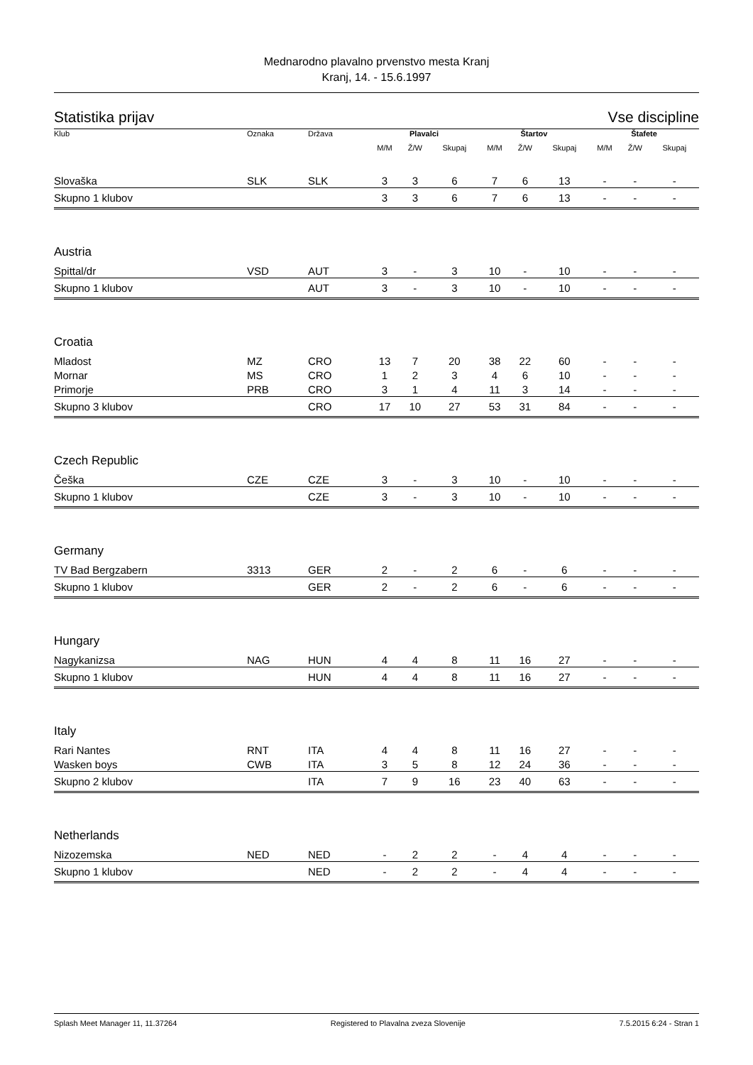Mednarodno plavalno prvenstvo mesta Kranj
Kranj, 14. - 15.6.1997
Statistika prijav Vse discipline
| Klub | Oznaka | Država | Plavalci | | | Štartov | | | Štafete | | |
| --- | --- | --- | --- | --- | --- | --- | --- | --- | --- | --- | --- |
| | | | M/M | Ž/W | Skupaj | M/M | Ž/W | Skupaj | M/M | Ž/W | Skupaj |
| Slovaška | SLK | SLK | 3 | 3 | 6 | 7 | 6 | 13 | - | - | - |
| Skupno 1 klubov | | | 3 | 3 | 6 | 7 | 6 | 13 | - | - | - |
| Austria | | | | | | | | | | | |
| Spittal/dr | VSD | AUT | 3 | - | 3 | 10 | - | 10 | - | - | - |
| Skupno 1 klubov | | AUT | 3 | - | 3 | 10 | - | 10 | - | - | - |
| Croatia | | | | | | | | | | | |
| Mladost | MZ | CRO | 13 | 7 | 20 | 38 | 22 | 60 | - | - | - |
| Mornar | MS | CRO | 1 | 2 | 3 | 4 | 6 | 10 | - | - | - |
| Primorje | PRB | CRO | 3 | 1 | 4 | 11 | 3 | 14 | - | - | - |
| Skupno 3 klubov | | CRO | 17 | 10 | 27 | 53 | 31 | 84 | - | - | - |
| Czech Republic | | | | | | | | | | | |
| Češka | CZE | CZE | 3 | - | 3 | 10 | - | 10 | - | - | - |
| Skupno 1 klubov | | CZE | 3 | - | 3 | 10 | - | 10 | - | - | - |
| Germany | | | | | | | | | | | |
| TV Bad Bergzabern | 3313 | GER | 2 | - | 2 | 6 | - | 6 | - | - | - |
| Skupno 1 klubov | | GER | 2 | - | 2 | 6 | - | 6 | - | - | - |
| Hungary | | | | | | | | | | | |
| Nagykanizsa | NAG | HUN | 4 | 4 | 8 | 11 | 16 | 27 | - | - | - |
| Skupno 1 klubov | | HUN | 4 | 4 | 8 | 11 | 16 | 27 | - | - | - |
| Italy | | | | | | | | | | | |
| Rari Nantes | RNT | ITA | 4 | 4 | 8 | 11 | 16 | 27 | - | - | - |
| Wasken boys | CWB | ITA | 3 | 5 | 8 | 12 | 24 | 36 | - | - | - |
| Skupno 2 klubov | | ITA | 7 | 9 | 16 | 23 | 40 | 63 | - | - | - |
| Netherlands | | | | | | | | | | | |
| Nizozemska | NED | NED | - | 2 | 2 | - | 4 | 4 | - | - | - |
| Skupno 1 klubov | | NED | - | 2 | 2 | - | 4 | 4 | - | - | - |
Splash Meet Manager 11, 11.37264 Registered to Plavalna zveza Slovenije 7.5.2015 6:24 - Stran 1